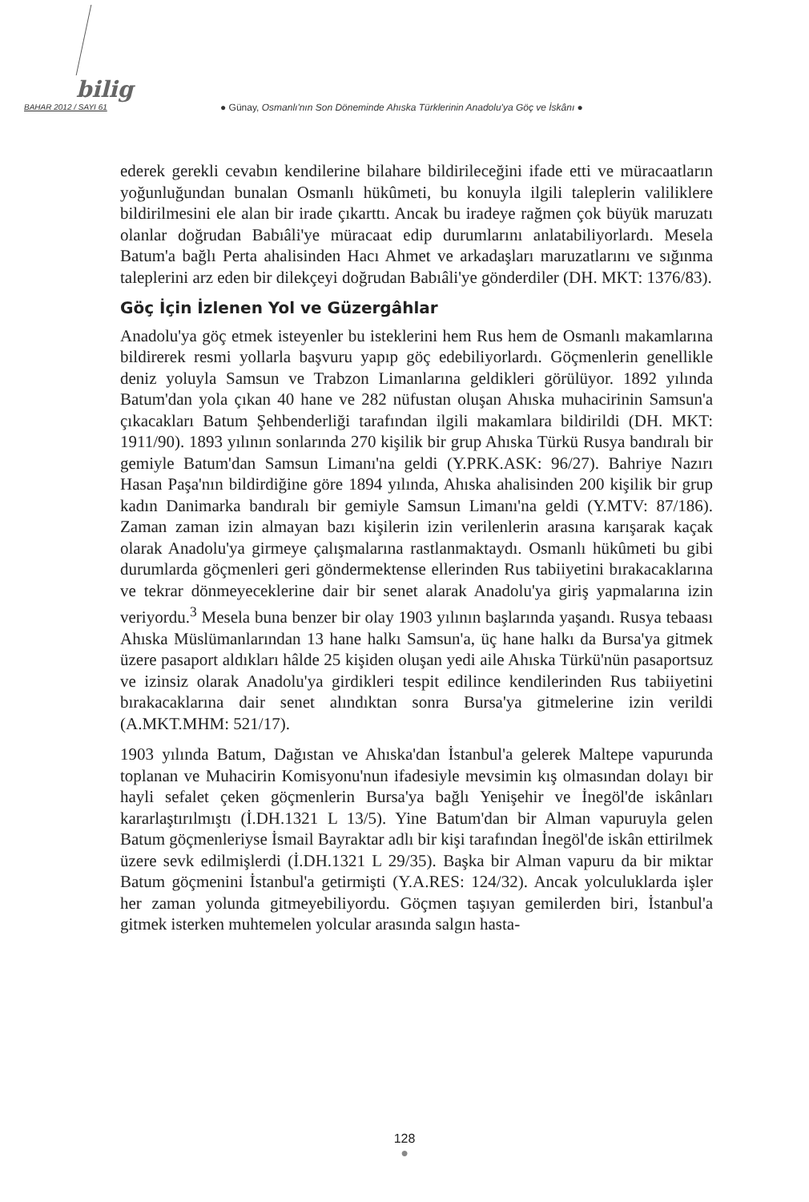bilig
BAHAR 2012 / SAYI 61
● Günay, Osmanlı'nın Son Döneminde Ahıska Türklerinin Anadolu'ya Göç ve İskânı ●
ederek gerekli cevabın kendilerine bilahare bildirileceğini ifade etti ve müracaatların yoğunluğundan bunalan Osmanlı hükûmeti, bu konuyla ilgili taleplerin valiliklere bildirilmesini ele alan bir irade çıkarttı. Ancak bu iradeye rağmen çok büyük maruzatı olanlar doğrudan Babıâli'ye müracaat edip durumlarını anlatabiliyorlardı. Mesela Batum'a bağlı Perta ahalisinden Hacı Ahmet ve arkadaşları maruzatlarını ve sığınma taleplerini arz eden bir dilekçeyi doğrudan Babıâli'ye gönderdiler (DH. MKT: 1376/83).
Göç İçin İzlenen Yol ve Güzergâhlar
Anadolu'ya göç etmek isteyenler bu isteklerini hem Rus hem de Osmanlı makamlarına bildirerek resmi yollarla başvuru yapıp göç edebiliyorlardı. Göçmenlerin genellikle deniz yoluyla Samsun ve Trabzon Limanlarına geldikleri görülüyor. 1892 yılında Batum'dan yola çıkan 40 hane ve 282 nüfustan oluşan Ahıska muhacirinin Samsun'a çıkacakları Batum Şehbenderliği tarafından ilgili makamlara bildirildi (DH. MKT: 1911/90). 1893 yılının sonlarında 270 kişilik bir grup Ahıska Türkü Rusya bandıralı bir gemiyle Batum'dan Samsun Limanı'na geldi (Y.PRK.ASK: 96/27). Bahriye Nazırı Hasan Paşa'nın bildirdiğine göre 1894 yılında, Ahıska ahalisinden 200 kişilik bir grup kadın Danimarka bandıralı bir gemiyle Samsun Limanı'na geldi (Y.MTV: 87/186). Zaman zaman izin almayan bazı kişilerin izin verilenlerin arasına karışarak kaçak olarak Anadolu'ya girmeye çalışmalarına rastlanmaktaydı. Osmanlı hükûmeti bu gibi durumlarda göçmenleri geri göndermektense ellerinden Rus tabiiyetini bırakacaklarına ve tekrar dönmeyeceklerine dair bir senet alarak Anadolu'ya giriş yapmalarına izin veriyordu.<sup>3</sup> Mesela buna benzer bir olay 1903 yılının başlarında yaşandı. Rusya tebaası Ahıska Müslümanlarından 13 hane halkı Samsun'a, üç hane halkı da Bursa'ya gitmek üzere pasaport aldıkları hâlde 25 kişiden oluşan yedi aile Ahıska Türkü'nün pasaportsuz ve izinsiz olarak Anadolu'ya girdikleri tespit edilince kendilerinden Rus tabiiyetini bırakacaklarına dair senet alındıktan sonra Bursa'ya gitmelerine izin verildi (A.MKT.MHM: 521/17).
1903 yılında Batum, Dağıstan ve Ahıska'dan İstanbul'a gelerek Maltepe vapurunda toplanan ve Muhacirin Komisyonu'nun ifadesiyle mevsimin kış olmasından dolayı bir hayli sefalet çeken göçmenlerin Bursa'ya bağlı Yenişehir ve İnegöl'de iskânları kararlaştırılmıştı (İ.DH.1321 L 13/5). Yine Batum'dan bir Alman vapuruyla gelen Batum göçmenleriyse İsmail Bayraktar adlı bir kişi tarafından İnegöl'de iskân ettirilmek üzere sevk edilmişlerdi (İ.DH.1321 L 29/35). Başka bir Alman vapuru da bir miktar Batum göçmenini İstanbul'a getirmişti (Y.A.RES: 124/32). Ancak yolculuklarda işler her zaman yolunda gitmeyebiliyordu. Göçmen taşıyan gemilerden biri, İstanbul'a gitmek isterken muhtemelen yolcular arasında salgın hasta-
128
●